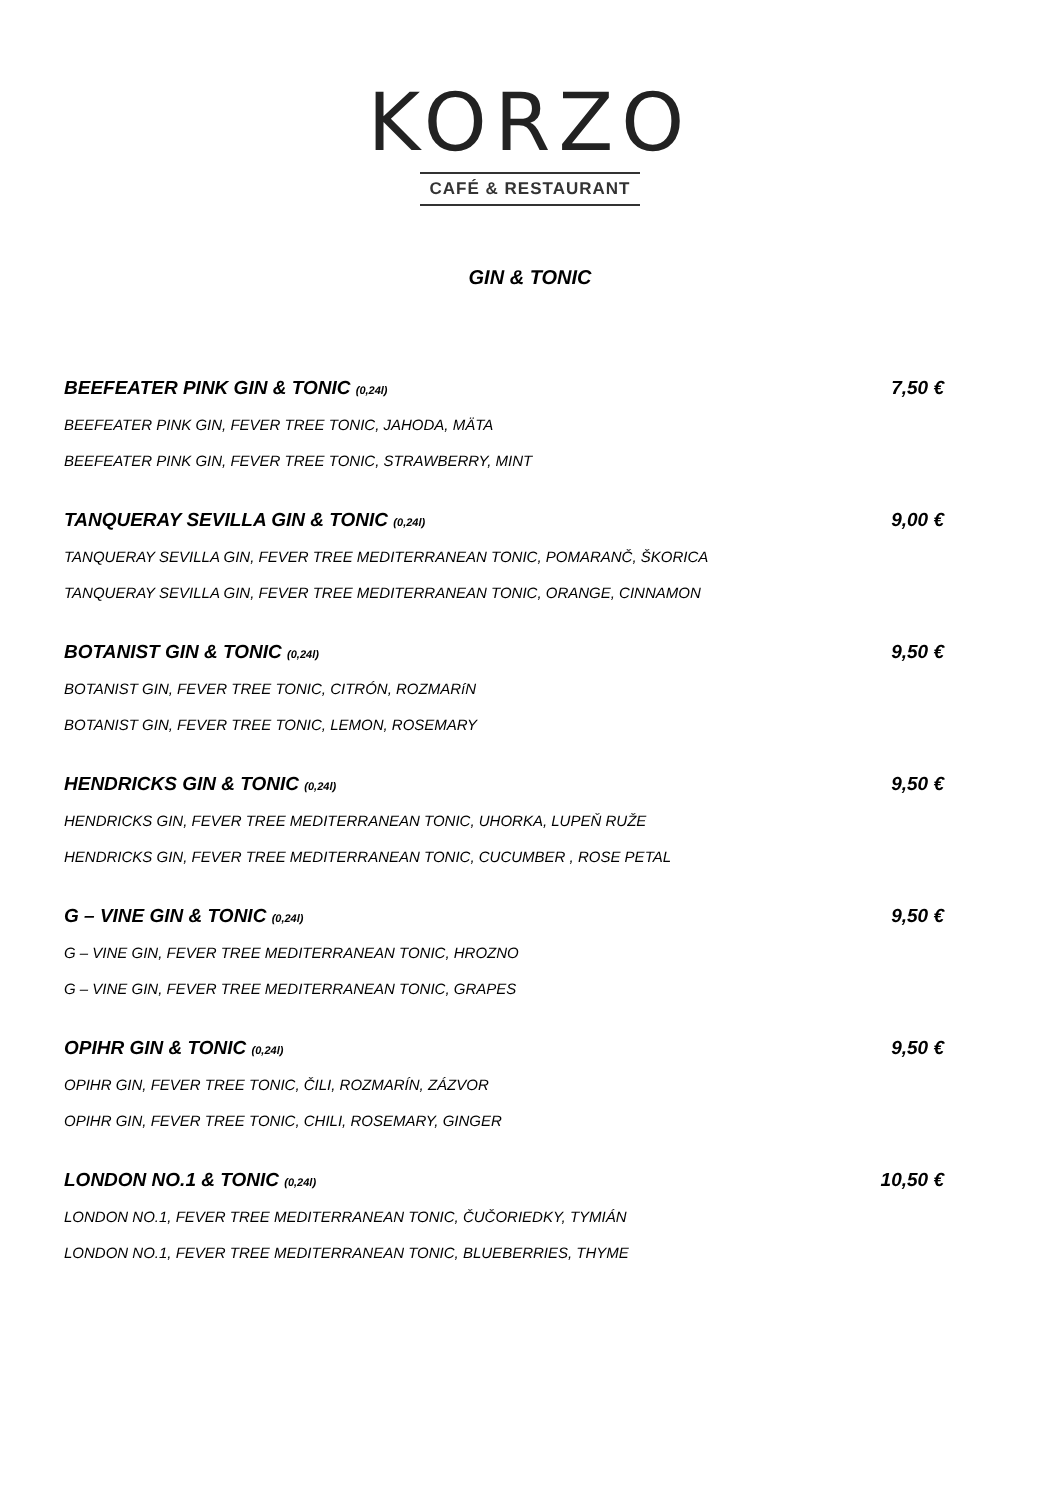KORZO
CAFÉ & RESTAURANT
GIN & TONIC
BEEFEATER PINK GIN & TONIC (0,24l) 7,50 €
BEEFEATER PINK GIN, FEVER TREE TONIC, JAHODA, MÄTA
BEEFEATER PINK GIN, FEVER TREE TONIC, STRAWBERRY, MINT
TANQUERAY SEVILLA GIN & TONIC (0,24l) 9,00 €
TANQUERAY SEVILLA GIN, FEVER TREE MEDITERRANEAN TONIC, POMARANČ, ŠKORICA
TANQUERAY SEVILLA GIN, FEVER TREE MEDITERRANEAN TONIC, ORANGE, CINNAMON
BOTANIST GIN & TONIC (0,24l) 9,50 €
BOTANIST GIN, FEVER TREE TONIC, CITRÓN, ROZMARíN
BOTANIST GIN, FEVER TREE TONIC, LEMON, ROSEMARY
HENDRICKS GIN & TONIC (0,24l) 9,50 €
HENDRICKS GIN, FEVER TREE MEDITERRANEAN TONIC, UHORKA, LUPEŇ RUŽE
HENDRICKS GIN, FEVER TREE MEDITERRANEAN TONIC, CUCUMBER , ROSE PETAL
G – VINE GIN & TONIC (0,24l) 9,50 €
G – VINE GIN, FEVER TREE MEDITERRANEAN TONIC, HROZNO
G – VINE GIN, FEVER TREE MEDITERRANEAN TONIC, GRAPES
OPIHR GIN & TONIC (0,24l) 9,50 €
OPIHR GIN, FEVER TREE TONIC, ČILI, ROZMARÍN, ZÁZVOR
OPIHR GIN, FEVER TREE TONIC, CHILI, ROSEMARY, GINGER
LONDON NO.1 & TONIC (0,24l) 10,50 €
LONDON NO.1, FEVER TREE MEDITERRANEAN TONIC, ČUČORIEDKY, TYMIÁN
LONDON NO.1, FEVER TREE MEDITERRANEAN TONIC, BLUEBERRIES, THYME